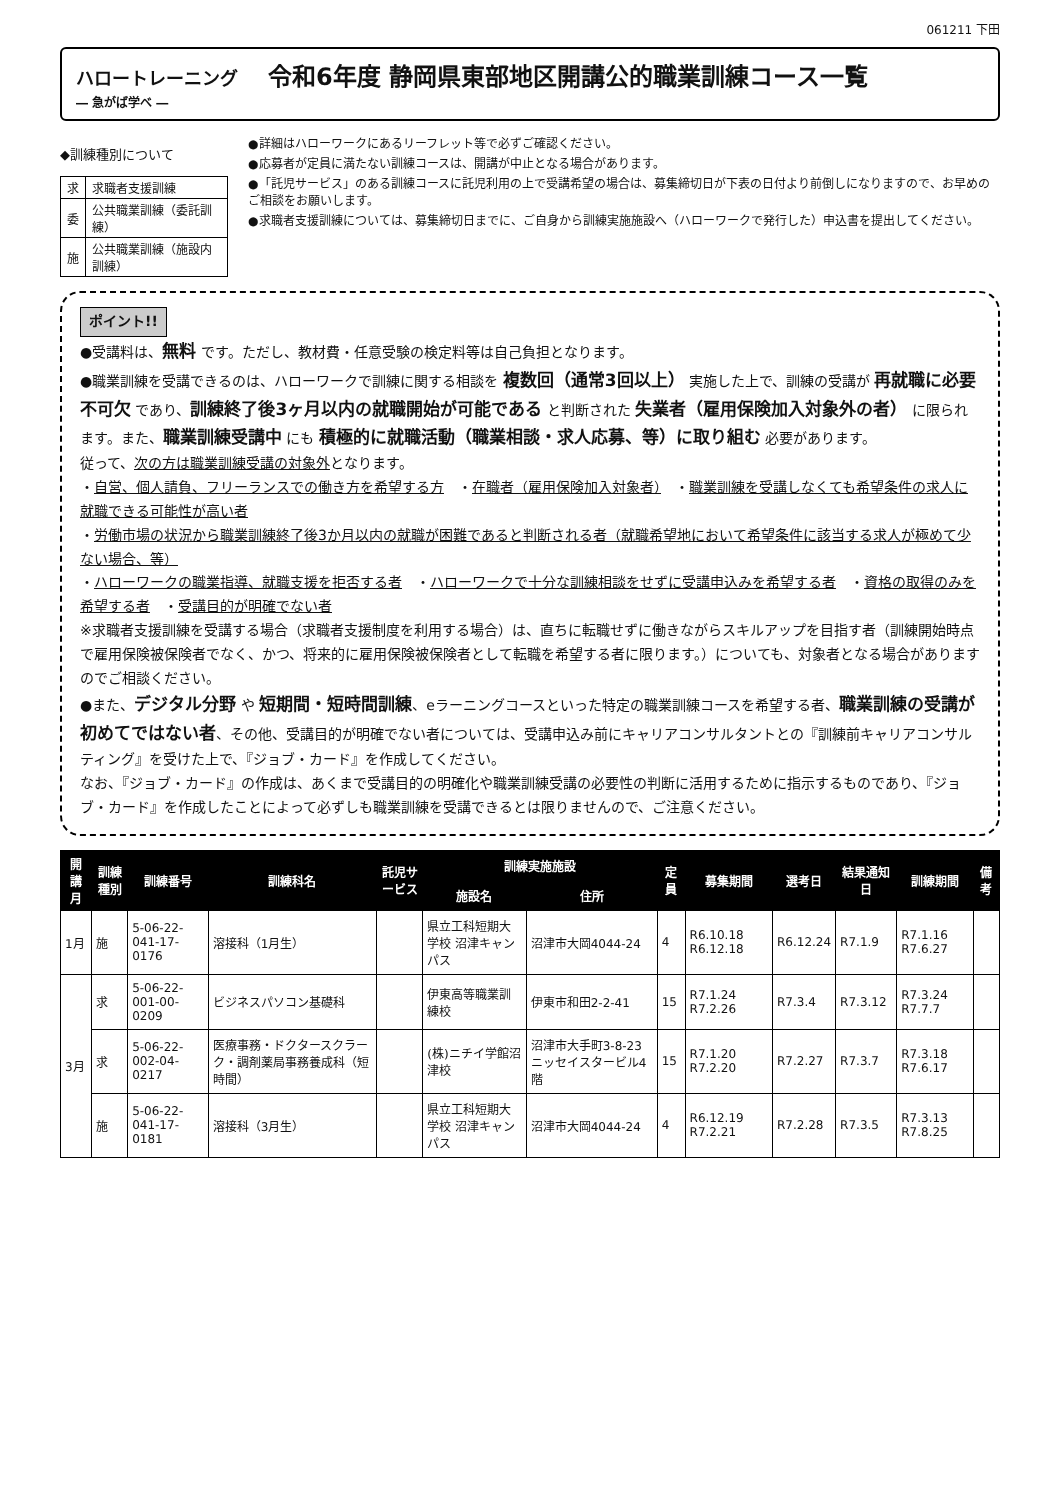061211 下田
ハロートレーニング
― 急がば学べ ―
令和6年度 静岡県東部地区開講公的職業訓練コース一覧
◆訓練種別について
| 求 | 求職者支援訓練 |
| 委 | 公共職業訓練（委託訓練） |
| 施 | 公共職業訓練（施設内訓練） |
●詳細はハローワークにあるリーフレット等で必ずご確認ください。
●応募者が定員に満たない訓練コースは、開講が中止となる場合があります。
●「託児サービス」のある訓練コースに託児利用の上で受講希望の場合は、募集締切日が下表の日付より前倒しになりますので、お早めのご相談をお願いします。
●求職者支援訓練については、募集締切日までに、ご自身から訓練実施施設へ（ハローワークで発行した）申込書を提出してください。
ポイント!!
●受講料は、無料 です。ただし、教材費・任意受験の検定料等は自己負担となります。
●職業訓練を受講できるのは、ハローワークで訓練に関する相談を 複数回（通常3回以上） 実施した上で、訓練の受講が 再就職に必要不可欠 であり、訓練終了後3ヶ月以内の就職開始が可能である と判断された 失業者（雇用保険加入対象外の者） に限られます。また、職業訓練受講中 にも 積極的に就職活動（職業相談・求人応募、等）に取り組む 必要があります。
従って、次の方は職業訓練受講の対象外となります。
・自営、個人請負、フリーランスでの働き方を希望する方　・在職者（雇用保険加入対象者）　・職業訓練を受講しなくても希望条件の求人に就職できる可能性が高い者
・労働市場の状況から職業訓練終了後3か月以内の就職が困難であると判断される者（就職希望地において希望条件に該当する求人が極めて少ない場合、等）
・ハローワークの職業指導、就職支援を拒否する者　・ハローワークで十分な訓練相談をせずに受講申込みを希望する者　・資格の取得のみを希望する者　・受講目的が明確でない者
※求職者支援訓練を受講する場合（求職者支援制度を利用する場合）は、直ちに転職せずに働きながらスキルアップを目指す者（訓練開始時点で雇用保険被保険者でなく、かつ、将来的に雇用保険被保険者として転職を希望する者に限ります。）についても、対象者となる場合がありますのでご相談ください。
●また、デジタル分野 や 短期間・短時間訓練、eラーニングコースといった特定の職業訓練コースを希望する者、職業訓練の受講が初めてではない者、その他、受講目的が明確でない者については、受講申込み前にキャリアコンサルタントとの『訓練前キャリアコンサルティング』を受けた上で、『ジョブ・カード』を作成してください。
なお、『ジョブ・カード』の作成は、あくまで受講目的の明確化や職業訓練受講の必要性の判断に活用するために指示するものであり、『ジョブ・カード』を作成したことによって必ずしも職業訓練を受講できるとは限りませんので、ご注意ください。
| 開講月 | 訓練種別 | 訓練番号 | 訓練科名 | 託児サービス | 訓練実施施設 | | 定員 | 募集期間 | 選考日 | 結果通知日 | 訓練期間 | 備考 |
| --- | --- | --- | --- | --- | --- | --- | --- | --- | --- | --- | --- | --- |
| | | | | | 施設名 | 住所 | | | | | | |
| 1月 | 施 | 5-06-22-041-17-0176 | 溶接科（1月生） | | 県立工科短期大学校 沼津キャンパス | 沼津市大岡4044-24 | 4 | R6.10.18 R6.12.18 | R6.12.24 | R7.1.9 | R7.1.16 R7.6.27 | |
| 3月 | 求 | 5-06-22-001-00-0209 | ビジネスパソコン基礎科 | | 伊東高等職業訓練校 | 伊東市和田2-2-41 | 15 | R7.1.24 R7.2.26 | R7.3.4 | R7.3.12 | R7.3.24 R7.7.7 | |
| | 求 | 5-06-22-002-04-0217 | 医療事務・ドクタースクラーク・調剤薬局事務養成科（短時間） | | (株)ニチイ学館沼津校 | 沼津市大手町3-8-23 ニッセイスタービル4階 | 15 | R7.1.20 R7.2.20 | R7.2.27 | R7.3.7 | R7.3.18 R7.6.17 | |
| | 施 | 5-06-22-041-17-0181 | 溶接科（3月生） | | 県立工科短期大学校 沼津キャンパス | 沼津市大岡4044-24 | 4 | R6.12.19 R7.2.21 | R7.2.28 | R7.3.5 | R7.3.13 R7.8.25 | |